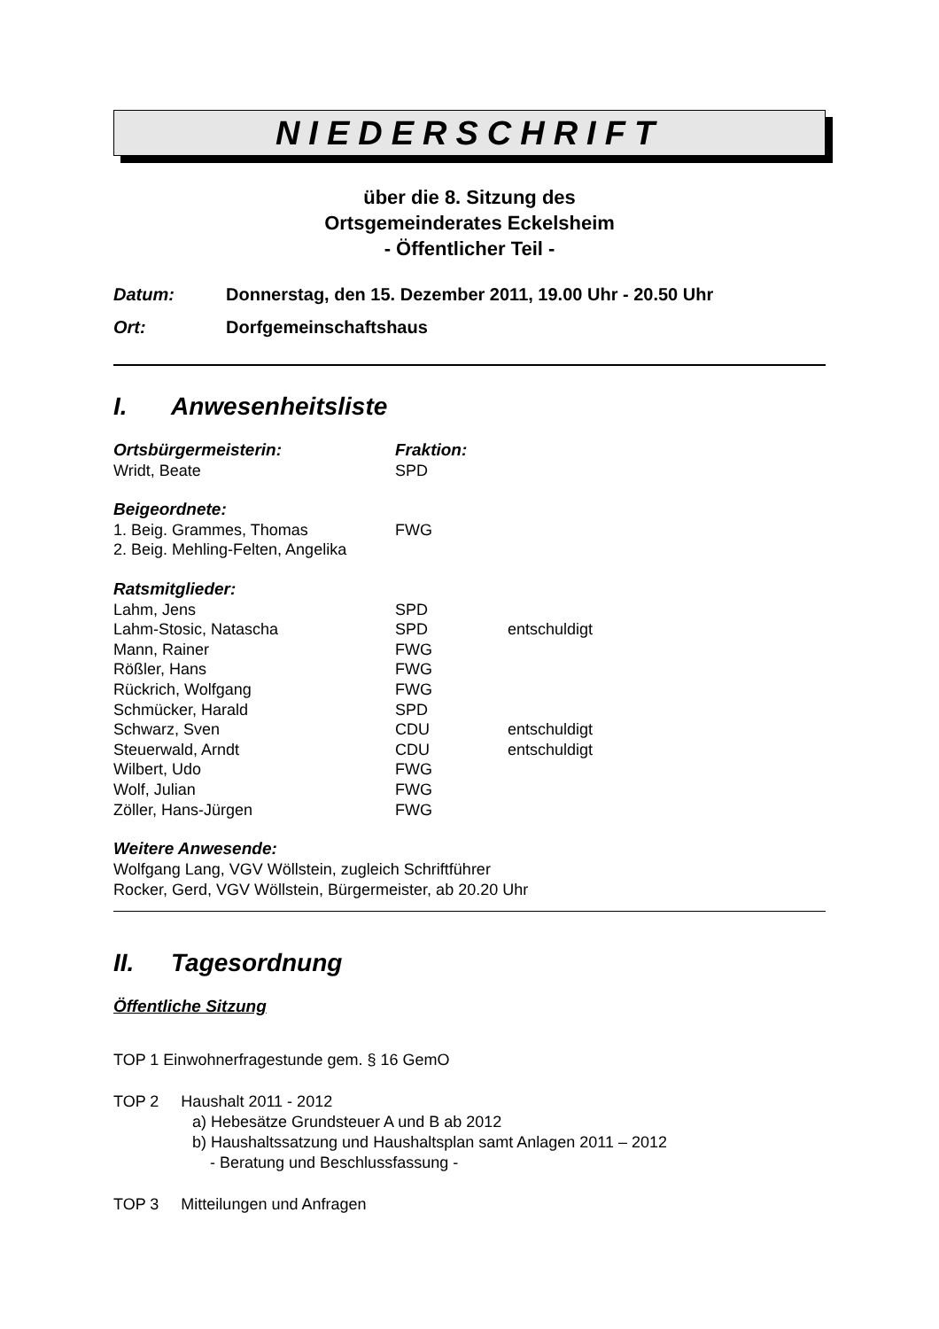NIEDERSCHRIFT
über die 8. Sitzung des
Ortsgemeinderates Eckelsheim
- Öffentlicher Teil -
Datum: Donnerstag, den 15. Dezember 2011, 19.00 Uhr - 20.50 Uhr
Ort: Dorfgemeinschaftshaus
I. Anwesenheitsliste
Ortsbürgermeisterin: Fraktion:
Wridt, Beate SPD
Beigeordnete:
1. Beig. Grammes, Thomas FWG
2. Beig. Mehling-Felten, Angelika
Ratsmitglieder:
Lahm, Jens SPD
Lahm-Stosic, Natascha SPD entschuldigt
Mann, Rainer FWG
Rößler, Hans FWG
Rückrich, Wolfgang FWG
Schmücker, Harald SPD
Schwarz, Sven CDU entschuldigt
Steuerwald, Arndt CDU entschuldigt
Wilbert, Udo FWG
Wolf, Julian FWG
Zöller, Hans-Jürgen FWG
Weitere Anwesende:
Wolfgang Lang, VGV Wöllstein, zugleich Schriftführer
Rocker, Gerd, VGV Wöllstein, Bürgermeister, ab 20.20 Uhr
II. Tagesordnung
Öffentliche Sitzung
TOP 1 Einwohnerfragestunde gem. § 16 GemO
TOP 2 Haushalt 2011 - 2012
a) Hebesätze Grundsteuer A und B ab 2012
b) Haushaltssatzung und Haushaltsplan samt Anlagen 2011 – 2012
- Beratung und Beschlussfassung -
TOP 3 Mitteilungen und Anfragen